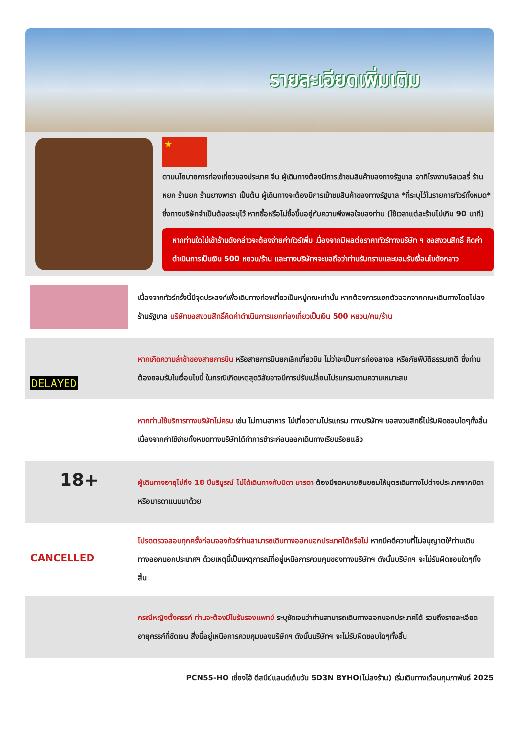รายละเอียดเพิ่มเติม
★
ตามนโยบายการท่องเที่ยวของประเทศ จีน ผู้เดินทางต้องมีการเข้าชมสินค้าของทางรัฐบาล อาทิโรงงานจิลเวลรี่ ร้านหยก ร้านยก ร้านยางพารา เป็นต้น ผู้เดินทางจะต้องมีการเข้าชมสินค้าของทางรัฐบาล *ที่ระบุไว้ในรายการทัวร์ทั้งหมด* ซึ่งทางบริษัทจำเป็นต้องระบุไว้ หากซื้อหรือไม่ซื้อขึ้นอยู่กับความพึงพอใจของท่าน (ใช้เวลาแต่ละร้านไม่เกิน 90 นาที)
หากท่านใดไม่เข้าร้านดังกล่าวจะต้องจ่ายค่าทัวร์เพิ่ม เนื่องจากมีผลต่อราคาทัวร์ทางบริษัท ฯ ขอสงวนสิทธิ์ คิดค่าดำเนินการเป็นเงิน 500 หยวน/ร้าน และทางบริษัทฯจะขอถือว่าท่านรับทราบและยอมรับเงื่อนไขดังกล่าว
เนื่องจากทัวร์ครั้งนี้มีจุดประสงค์เพื่อเดินทางท่องเที่ยวเป็นหมู่คณะเท่านั้น หากต้องการแยกตัวออกจากคณะเดินทางโดยไม่ลงร้านรัฐบาล บริษัทขอสงวนสิทธิ์คิดค่าดำเนินการแยกท่องเที่ยวเป็นเงิน 500 หยวน/คน/ร้าน
DELAYED
หากเกิดความล่าช้าของสายการบิน หรือสายการบินยกเลิกเที่ยวบิน ไม่ว่าจะเป็นการก่อจลาจล หรือภัยพิบัติธรรมชาติ ซึ่งท่านต้องยอมรับในเงื่อนไขนี้ ในกรณีเกิดเหตุสุดวิสัยอาจมีการปรับเปลี่ยนโปรแกรมตามความเหมาะสม
หากท่านใช้บริการทางบริษัทไม่ครบ เช่น ไม่ทานอาหาร ไม่เที่ยวตามโปรแกรม ทางบริษัทฯ ขอสงวนสิทธิ์ไม่รับผิดชอบใดๆทั้งสิ้น เนื่องจากค่าใช้จ่ายทั้งหมดทางบริษัทได้ทำการชำระก่อนออกเดินทางเรียบร้อยแล้ว
18+
ผู้เดินทางอายุไม่ถึง 18 ปีบริบูรณ์ ไม่ได้เดินทางกับบิดา มารดา ต้องมีจดหมายยินยอมให้บุตรเดินทางไปต่างประเทศจากบิดาหรือมารดาแนบมาด้วย
CANCELLED
โปรดตรวจสอบทุกครั้งก่อนจองทัวร์ท่านสามารถเดินทางออกนอกประเทศได้หรือไม่ หากมีคดีความที่ไม่อนุญาตให้ท่านเดินทางออกนอกประเทศฯ ด้วยเหตุนี้เป็นเหตุการณ์ที่อยู่เหนือการควบคุมของทางบริษัทฯ ดังนั้นบริษัทฯ จะไม่รับผิดชอบใดๆทั้งสิ้น
กรณีหญิงตั้งครรภ์ ท่านจะต้องมีใบรับรองแพทย์ ระบุชัดเจนว่าท่านสามารถเดินทางออกนอกประเทศได้ รวมถึงรายละเอียดอายุครรภ์ที่ชัดเจน สิ่งนี้อยู่เหนือการควบคุมของบริษัทฯ ดังนั้นบริษัทฯ จะไม่รับผิดชอบใดๆทั้งสิ้น
PCN55-HO เซี่ยงไฮ้ ดีสนีย์แลนด์เต็มวัน 5D3N BYHO(ไม่ลงร้าน) เริ่มเดินทางเดือนกุมภาพันธ์ 2025